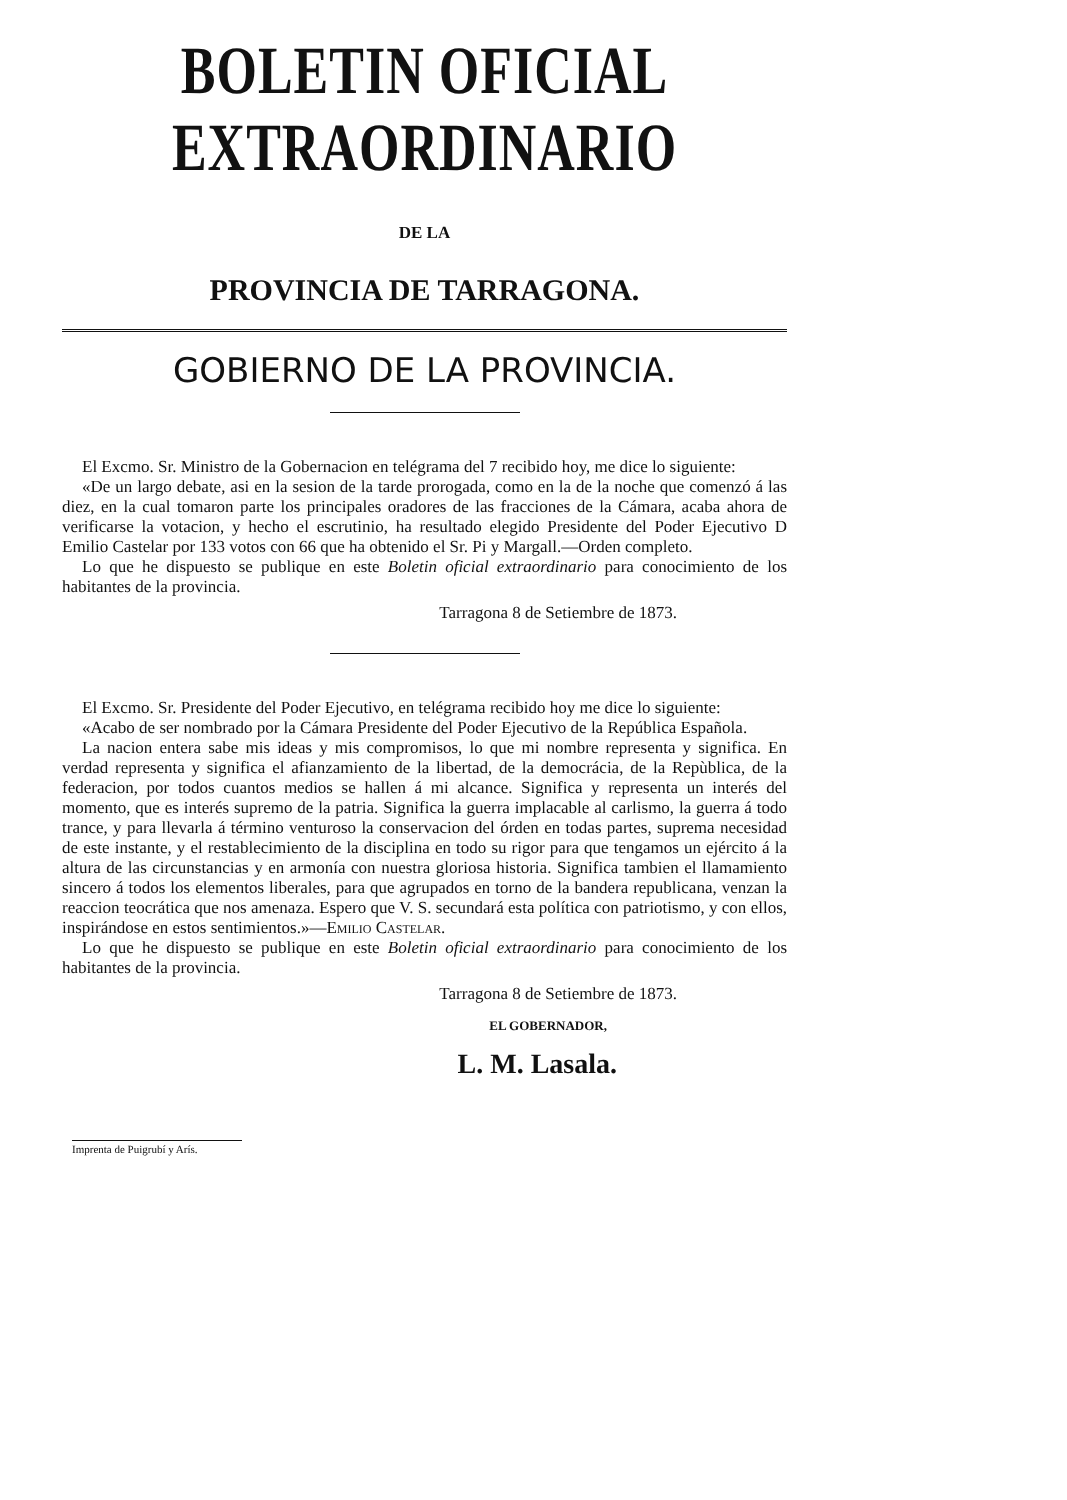BOLETIN OFICIAL EXTRAORDINARIO
DE LA
PROVINCIA DE TARRAGONA.
GOBIERNO DE LA PROVINCIA.
El Excmo. Sr. Ministro de la Gobernacion en telégrama del 7 recibido hoy, me dice lo siguiente:
«De un largo debate, asi en la sesion de la tarde prorogada, como en la de la noche que comenzó á las diez, en la cual tomaron parte los principales oradores de las fracciones de la Cámara, acaba ahora de verificarse la votacion, y hecho el escrutinio, ha resultado elegido Presidente del Poder Ejecutivo D Emilio Castelar por 133 votos con 66 que ha obtenido el Sr. Pi y Margall.—Orden completo.
Lo que he dispuesto se publique en este Boletin oficial extraordinario para conocimiento de los habitantes de la provincia.
Tarragona 8 de Setiembre de 1873.
El Excmo. Sr. Presidente del Poder Ejecutivo, en telégrama recibido hoy me dice lo siguiente:
«Acabo de ser nombrado por la Cámara Presidente del Poder Ejecutivo de la República Española.
La nacion entera sabe mis ideas y mis compromisos, lo que mi nombre representa y significa. En verdad representa y significa el afianzamiento de la libertad, de la democrácia, de la Repùblica, de la federacion, por todos cuantos medios se hallen á mi alcance. Significa y representa un interés del momento, que es interés supremo de la patria. Significa la guerra implacable al carlismo, la guerra á todo trance, y para llevarla á término venturoso la conservacion del órden en todas partes, suprema necesidad de este instante, y el restablecimiento de la disciplina en todo su rigor para que tengamos un ejército á la altura de las circunstancias y en armonía con nuestra gloriosa historia. Significa tambien el llamamiento sincero á todos los elementos liberales, para que agrupados en torno de la bandera republicana, venzan la reaccion teocrática que nos amenaza. Espero que V. S. secundará esta política con patriotismo, y con ellos, inspirándose en estos sentimientos.»—Emilio Castelar.
Lo que he dispuesto se publique en este Boletin oficial extraordinario para conocimiento de los habitantes de la provincia.
Tarragona 8 de Setiembre de 1873.
EL GOBERNADOR,
L. M. Lasala.
Imprenta de Puigrubí y Arís.